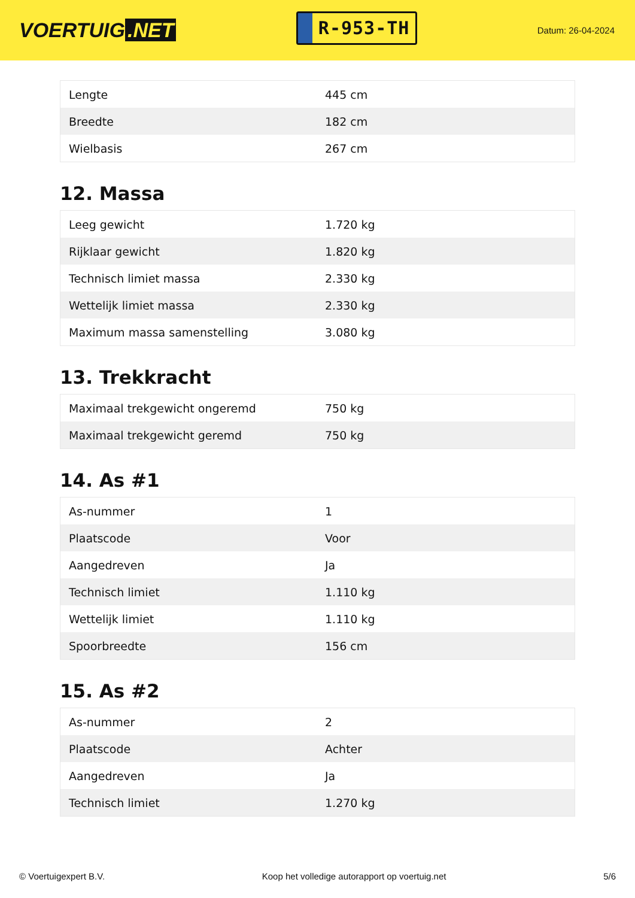VOERTUIG.NET
R-953-TH
Datum: 26-04-2024
| Lengte | 445 cm |
| Breedte | 182 cm |
| Wielbasis | 267 cm |
12. Massa
| Leeg gewicht | 1.720 kg |
| Rijklaar gewicht | 1.820 kg |
| Technisch limiet massa | 2.330 kg |
| Wettelijk limiet massa | 2.330 kg |
| Maximum massa samenstelling | 3.080 kg |
13. Trekkracht
| Maximaal trekgewicht ongeremd | 750 kg |
| Maximaal trekgewicht geremd | 750 kg |
14. As #1
| As-nummer | 1 |
| Plaatscode | Voor |
| Aangedreven | Ja |
| Technisch limiet | 1.110 kg |
| Wettelijk limiet | 1.110 kg |
| Spoorbreedte | 156 cm |
15. As #2
| As-nummer | 2 |
| Plaatscode | Achter |
| Aangedreven | Ja |
| Technisch limiet | 1.270 kg |
© Voertuigexpert B.V. Koop het volledige autorapport op voertuig.net 5/6